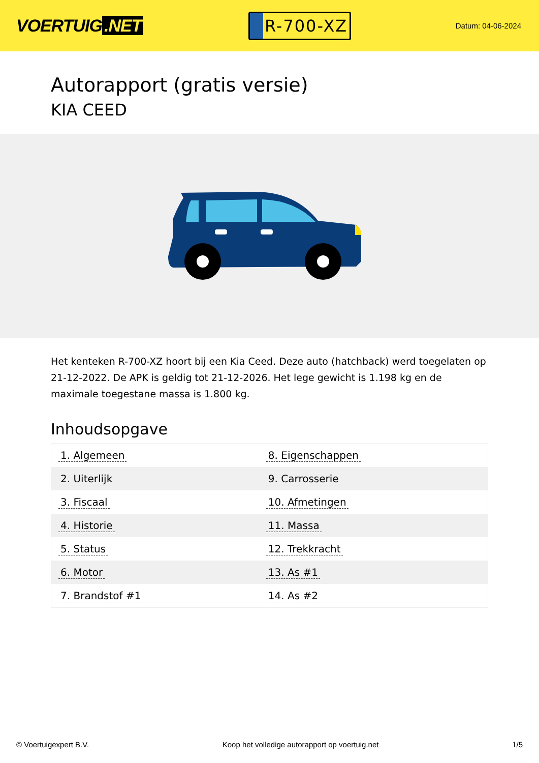VOERTUIG.NET
R-700-XZ
Datum: 04-06-2024
Autorapport (gratis versie)
KIA CEED
Het kenteken R-700-XZ hoort bij een Kia Ceed. Deze auto (hatchback) werd toegelaten op 21-12-2022. De APK is geldig tot 21-12-2026. Het lege gewicht is 1.198 kg en de maximale toegestane massa is 1.800 kg.
Inhoudsopgave
| 1. Algemeen | 8. Eigenschappen |
| 2. Uiterlijk | 9. Carrosserie |
| 3. Fiscaal | 10. Afmetingen |
| 4. Historie | 11. Massa |
| 5. Status | 12. Trekkracht |
| 6. Motor | 13. As #1 |
| 7. Brandstof #1 | 14. As #2 |
© Voertuigexpert B.V. Koop het volledige autorapport op voertuig.net 1/5